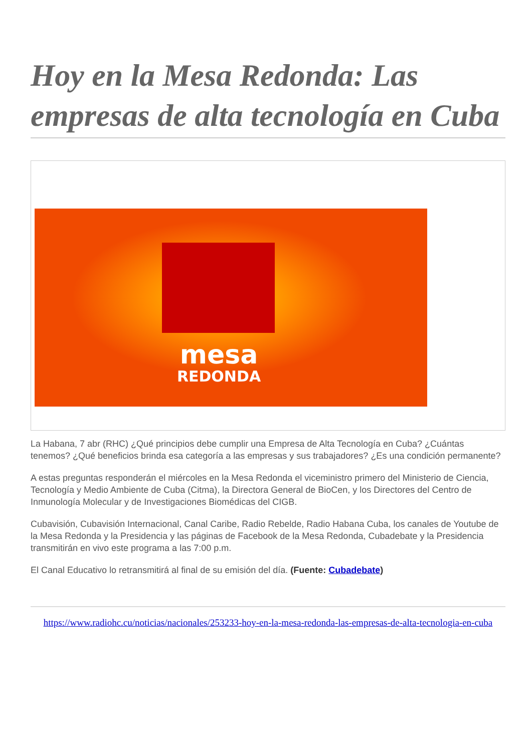Hoy en la Mesa Redonda: Las empresas de alta tecnología en Cuba
mesa
REDONDA
La Habana, 7 abr (RHC) ¿Qué principios debe cumplir una Empresa de Alta Tecnología en Cuba? ¿Cuántas tenemos? ¿Qué beneficios brinda esa categoría a las empresas y sus trabajadores? ¿Es una condición permanente?
A estas preguntas responderán el miércoles en la Mesa Redonda el viceministro primero del Ministerio de Ciencia, Tecnología y Medio Ambiente de Cuba (Citma), la Directora General de BioCen, y los Directores del Centro de Inmunología Molecular y de Investigaciones Biomédicas del CIGB.
Cubavisión, Cubavisión Internacional, Canal Caribe, Radio Rebelde, Radio Habana Cuba, los canales de Youtube de la Mesa Redonda y la Presidencia y las páginas de Facebook de la Mesa Redonda, Cubadebate y la Presidencia transmitirán en vivo este programa a las 7:00 p.m.
El Canal Educativo lo retransmitirá al final de su emisión del día. (Fuente: Cubadebate)
https://www.radiohc.cu/noticias/nacionales/253233-hoy-en-la-mesa-redonda-las-empresas-de-alta-tecnologia-en-cuba